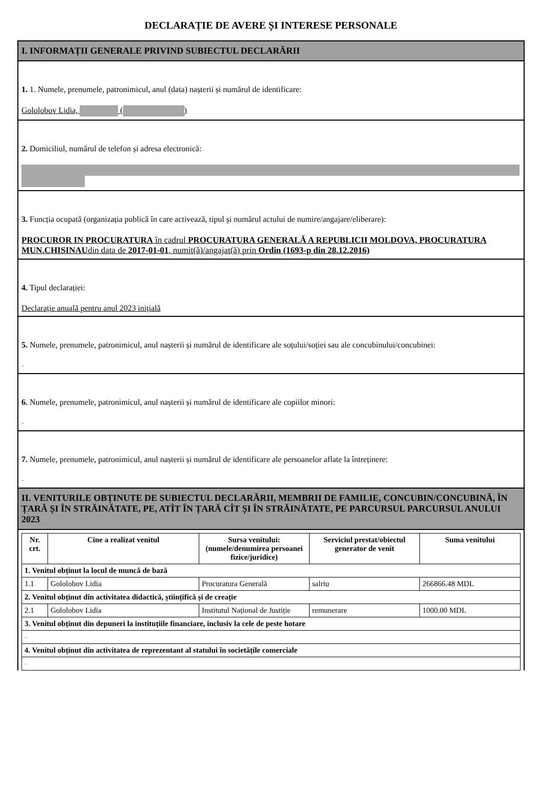DECLARAȚIE DE AVERE ȘI INTERESE PERSONALE
I. INFORMAȚII GENERALE PRIVIND SUBIECTUL DECLARĂRII
1. 1. Numele, prenumele, patronimicul, anul (data) nașterii și numărul de identificare:
Gololobov Lidia, ( )
2. Domiciliul, numărul de telefon și adresa electronică:
3. Funcția ocupată (organizația publică în care activează, tipul şi numărul actului de numire/angajare/eliberare):
PROCUROR IN PROCURATURA în cadrul PROCURATURA GENERALĂ A REPUBLICII MOLDOVA, PROCURATURA MUN.CHISINAUdin data de 2017-01-01, numit(ă)/angajat(ă) prin Ordin (1693-p din 28.12.2016)
4. Tipul declarației:
Declarație anuală pentru anul 2023 inițială
5. Numele, prenumele, patronimicul, anul nașterii și numărul de identificare ale soțului/soției sau ale concubinului/concubinei:
-
6. Numele, prenumele, patronimicul, anul nașterii și numărul de identificare ale copiilor minori:
-
7. Numele, prenumele, patronimicul, anul nașterii și numărul de identificare ale persoanelor aflate la întreținere:
-
II. VENITURILE OBȚINUTE DE SUBIECTUL DECLARĂRII, MEMBRII DE FAMILIE, CONCUBIN/CONCUBINĂ, ÎN ȚARĂ ȘI ÎN STRĂINĂTATE, PE, ATÎT ÎN ȚARĂ CÎT ȘI ÎN STRĂINĂTATE, PE PARCURSUL PARCURSUL ANULUI 2023
| Nr. crt. | Cine a realizat venitul | Sursa venitului: (numele/denumirea persoanei fizice/juridice) | Serviciul prestat/obiectul generator de venit | Suma venitului |
| --- | --- | --- | --- | --- |
| 1. Venitul obținut la locul de muncă de bază | | | | |
| 1.1 | Gololobov Lidia | Procuratura Generală | salriu | 266866.48 MDL |
| 2. Venitul obținut din activitatea didactică, științifică și de creație | | | | |
| 2.1 | Gololobov Lidia | Institutul Național de Justiție | remunerare | 1000.00 MDL |
| 3. Venitul obținut din depuneri la instituțiile financiare, inclusiv la cele de peste hotare | | | | |
| - | | | | |
| 4. Venitul obținut din activitatea de reprezentant al statului în societățile comerciale | | | | |
| - | | | | |